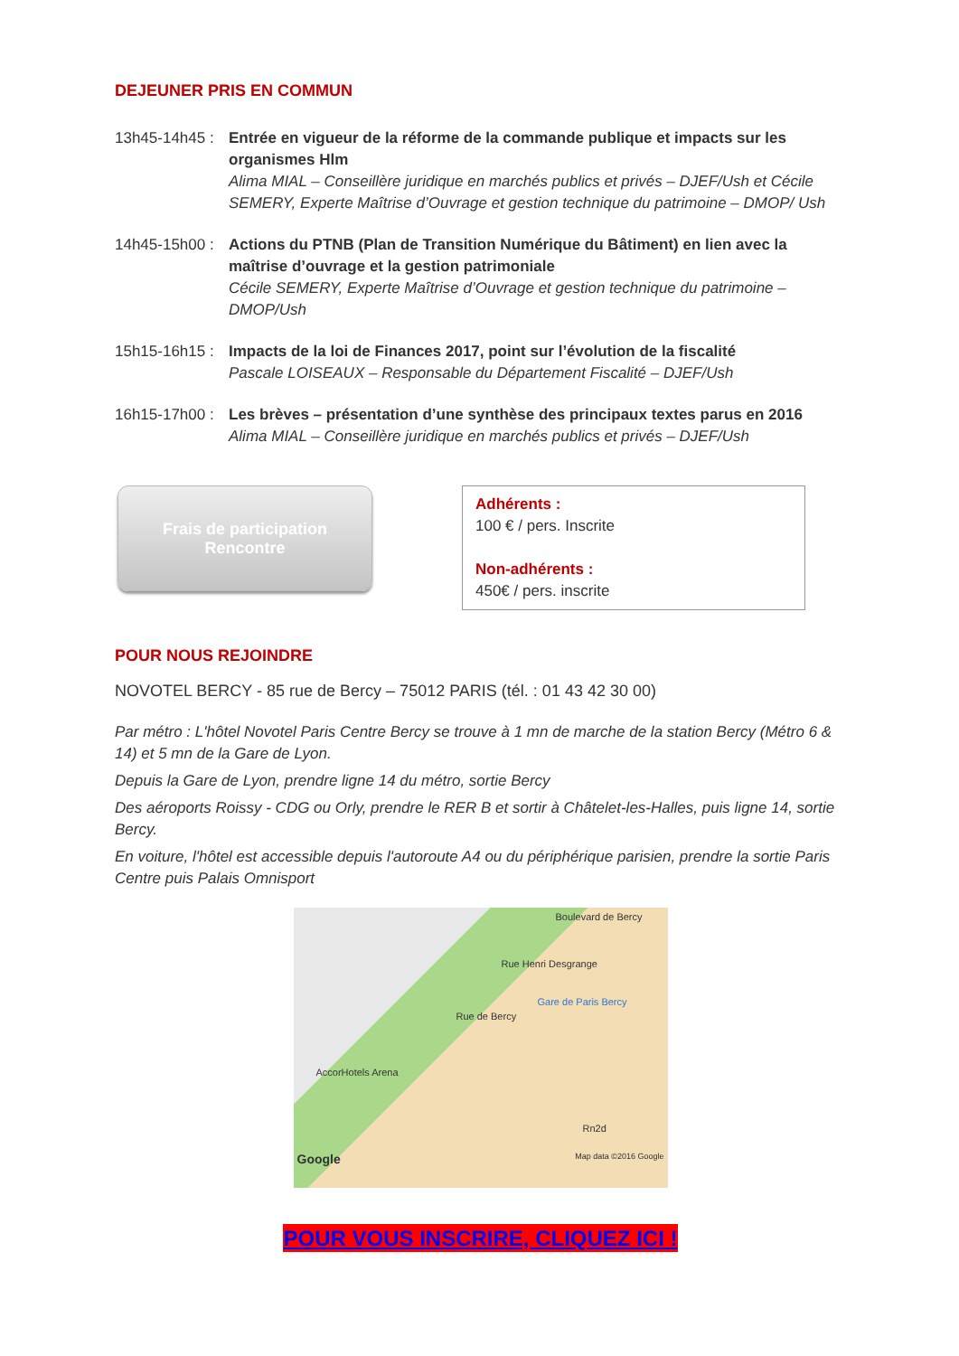DEJEUNER PRIS EN COMMUN
13h45-14h45 :
Entrée en vigueur de la réforme de la commande publique et impacts sur les organismes Hlm
Alima MIAL – Conseillère juridique en marchés publics et privés – DJEF/Ush et Cécile SEMERY, Experte Maîtrise d’Ouvrage et gestion technique du patrimoine – DMOP/ Ush
14h45-15h00 :
Actions du PTNB (Plan de Transition Numérique du Bâtiment) en lien avec la maîtrise d’ouvrage et la gestion patrimoniale
Cécile SEMERY, Experte Maîtrise d’Ouvrage et gestion technique du patrimoine – DMOP/Ush
15h15-16h15 :
Impacts de la loi de Finances 2017, point sur l’évolution de la fiscalité
Pascale LOISEAUX – Responsable du Département Fiscalité – DJEF/Ush
16h15-17h00 :
Les brèves – présentation d’une synthèse des principaux textes parus en 2016
Alima MIAL – Conseillère juridique en marchés publics et privés – DJEF/Ush
Frais de participation
Rencontre
Adhérents :
100 € / pers. Inscrite
Non-adhérents :
450€ / pers. inscrite
POUR NOUS REJOINDRE
NOVOTEL BERCY - 85 rue de Bercy – 75012 PARIS (tél. : 01 43 42 30 00)
Par métro : L'hôtel Novotel Paris Centre Bercy se trouve à 1 mn de marche de la station Bercy (Métro 6 & 14) et 5 mn de la Gare de Lyon.
Depuis la Gare de Lyon, prendre ligne 14 du métro, sortie Bercy
Des aéroports Roissy - CDG ou Orly, prendre le RER B et sortir à Châtelet-les-Halles, puis ligne 14, sortie Bercy.
En voiture, l'hôtel est accessible depuis l'autoroute A4 ou du périphérique parisien, prendre la sortie Paris Centre puis Palais Omnisport
Boulevard de Bercy
Rue Henri Desgrange
Gare de Paris Bercy
Rue de Bercy
AccorHotels Arena
Rn2d
Google Map data ©2016 Google
POUR VOUS INSCRIRE, CLIQUEZ ICI !